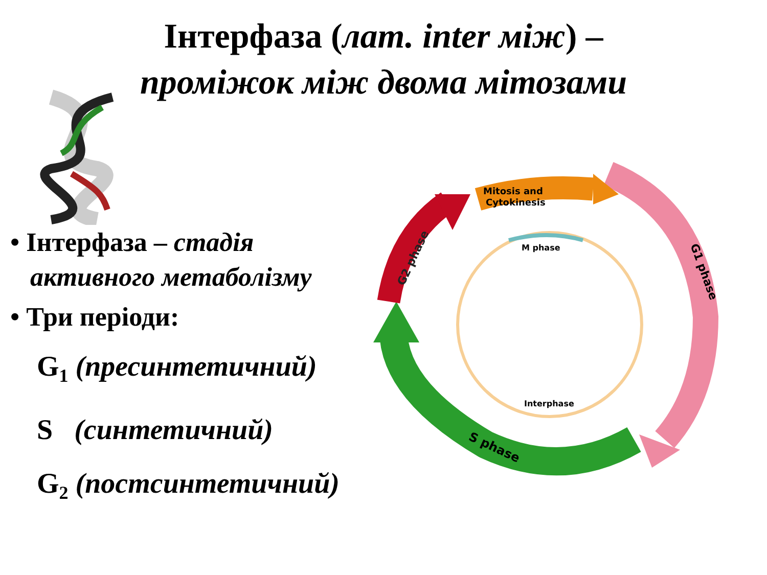Інтерфаза (лат. inter між) –
проміжок між двома мітозами
• Інтерфаза – стадія
активного метаболізму
• Три періоди:
G<sub>1</sub> (пресинтетичний)
S (синтетичний)
G<sub>2</sub> (постсинтетичний)
M phase
Interphase
Mitosis and
Cytokinesis
G1 phase
S phase
G2 phase